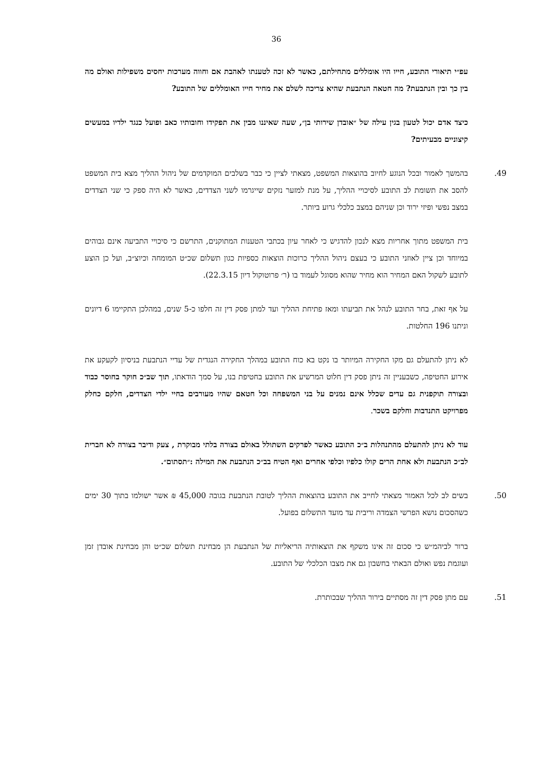36
עפ״י תיאורי התובע, חייו היו אומללים מתחילתם, כאשר לא זכה לטענתו לאהבת אם וחווה מערכות יחסים משפילות ואולם מה בין כך ובין הנתבעת? מה חטאה הנתבעת שהיא צריכה לשלם את מחיר חייו האומללים של התובע?
כיצד אדם יכול לטעון בגין עילה של ״אובדן שירותי בן״, שעה שאיננו מבין את תפקידו וחובותיו כאב ופועל כנגד ילדיו במעשים קיצוניים מבעיתים?
49. בהמשך לאמור ובכל הנוגע לחיוב בהוצאות המשפט, מצאתי לציין כי כבר בשלבים המוקדמים של ניהול ההליך מצא בית המשפט להסב את תשומת לב התובע לסיכויי ההליך, על מנת למזער נזקים שייגרמו לשני הצדדים, כאשר לא היה ספק כי שני הצדדים במצב נפשי ופיזי ירוד וכן שניהם במצב כלכלי גרוע ביותר.
בית המשפט מתוך אחריות מצא לנכון להדגיש כי לאחר עיון בכתבי הטענות המתוקנים, התרשם כי סיכויי התביעה אינם גבוהים במיוחד וכן ציין לאוזני התובע כי בעצם ניהול ההליך כרוכות הוצאות כספיות כגון תשלום שכ״ט המומחה וכיוצ״ב, ועל כן הוצע לתובע לשקול האם המחיר הוא מחיר שהוא מסוגל לעמוד בו (ר׳ פרוטוקול דיון 22.3.15).
על אף זאת, בחר התובע לנהל את תביעתו ומאז פתיחת ההליך ועד למתן פסק דין זה חלפו כ-5 שנים, במהלכן התקיימו 6 דיונים וניתנו 196 החלטות.
לא ניתן להתעלם גם מקו החקירה המיותר בו נקט בא כוח התובע במהלך החקירה הנגדית של עדיי הנתבעת בניסיון לקעקע את אירוע החטיפה, כשבעניין זה ניתן פסק דין חלוט המרשיע את התובע בחטיפת בנו, על סמך הודאתו, תוך שב״כ חוקר בחוסר כבוד ובצורה תוקפנית גם עדים שכלל אינם נמנים על בני המשפחה וכל חטאם שהיו מעורבים בחיי ילדי הצדדים, חלקם כחלק מפרויקט התנדבות וחלקם בשכר.
עוד לא ניתן להתעלם מהתנהלות ב״כ התובע כאשר לפרקים השתולל באולם בצורה בלתי מבוקרת , צעק ודיבר בצורה לא חברית לב״כ הנתבעת ולא אחת הרים קולו כלפיו וכלפי אחרים ואף הטיח בב״כ הנתבעת את המילה :״תסתום״.
50. בשים לב לכל האמור מצאתי לחייב את התובע בהוצאות ההליך לטובת הנתבעת בגובה 45,000 ₪ אשר ישולמו בתוך 30 ימים כשהסכום נושא הפרשי הצמדה וריבית עד מועד התשלום בפועל.
ברור לביהמ״ש כי סכום זה אינו משקף את הוצאותיה הריאליות של הנתבעת הן מבחינת תשלום שכ״ט והן מבחינת אובדן זמן ועוגמת נפש ואולם הבאתי בחשבון גם את מצבו הכלכלי של התובע.
51. עם מתן פסק דין זה מסתיים בירור ההליך שבכותרת.